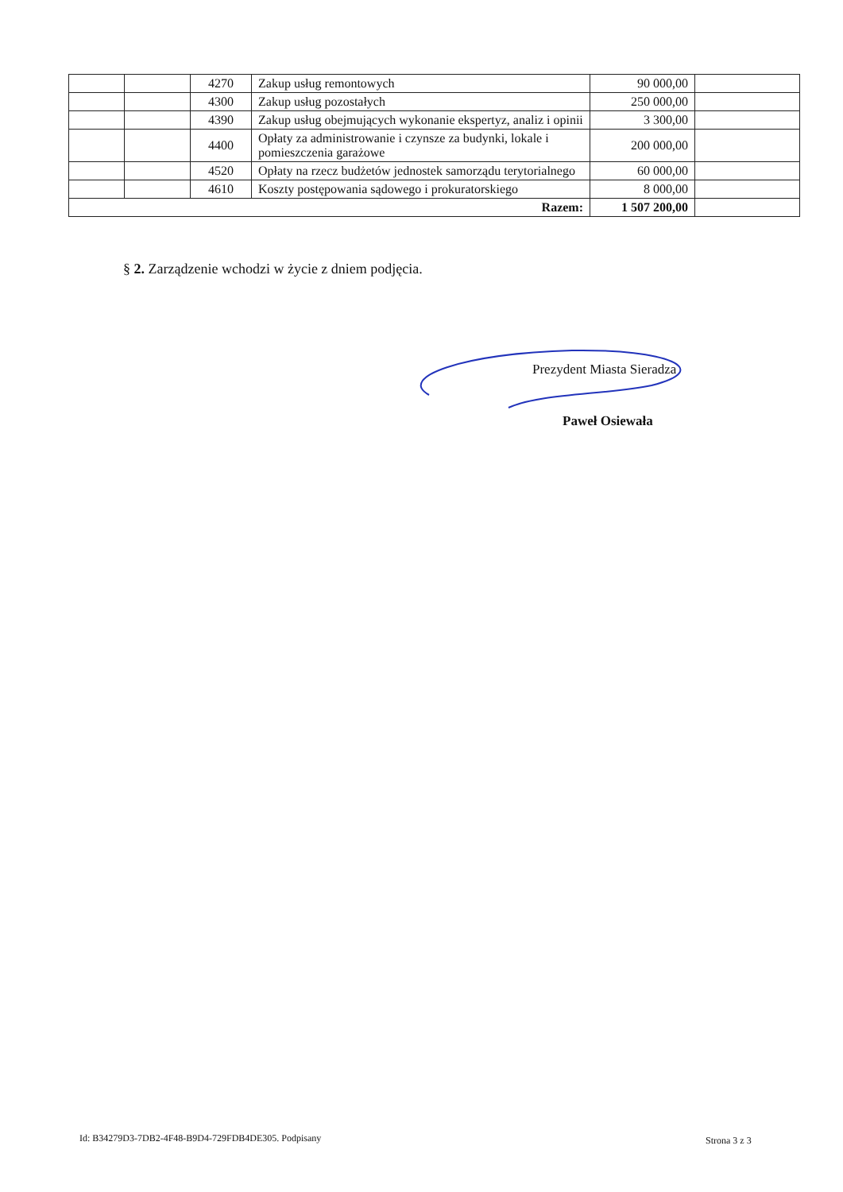| | | 4270 | Zakup usług remontowych | 90 000,00 | |
| | | 4300 | Zakup usług pozostałych | 250 000,00 | |
| | | 4390 | Zakup usług obejmujących wykonanie ekspertyz, analiz i opinii | 3 300,00 | |
| | | 4400 | Opłaty za administrowanie i czynsze za budynki, lokale i pomieszczenia garażowe | 200 000,00 | |
| | | 4520 | Opłaty na rzecz budżetów jednostek samorządu terytorialnego | 60 000,00 | |
| | | 4610 | Koszty postępowania sądowego i prokuratorskiego | 8 000,00 | |
| Razem: | | | | 1 507 200,00 | |
§ 2. Zarządzenie wchodzi w życie z dniem podjęcia.
Prezydent Miasta Sieradza
Paweł Osiewała
Id: B34279D3-7DB2-4F48-B9D4-729FDB4DE305. Podpisany
Strona 3 z 3